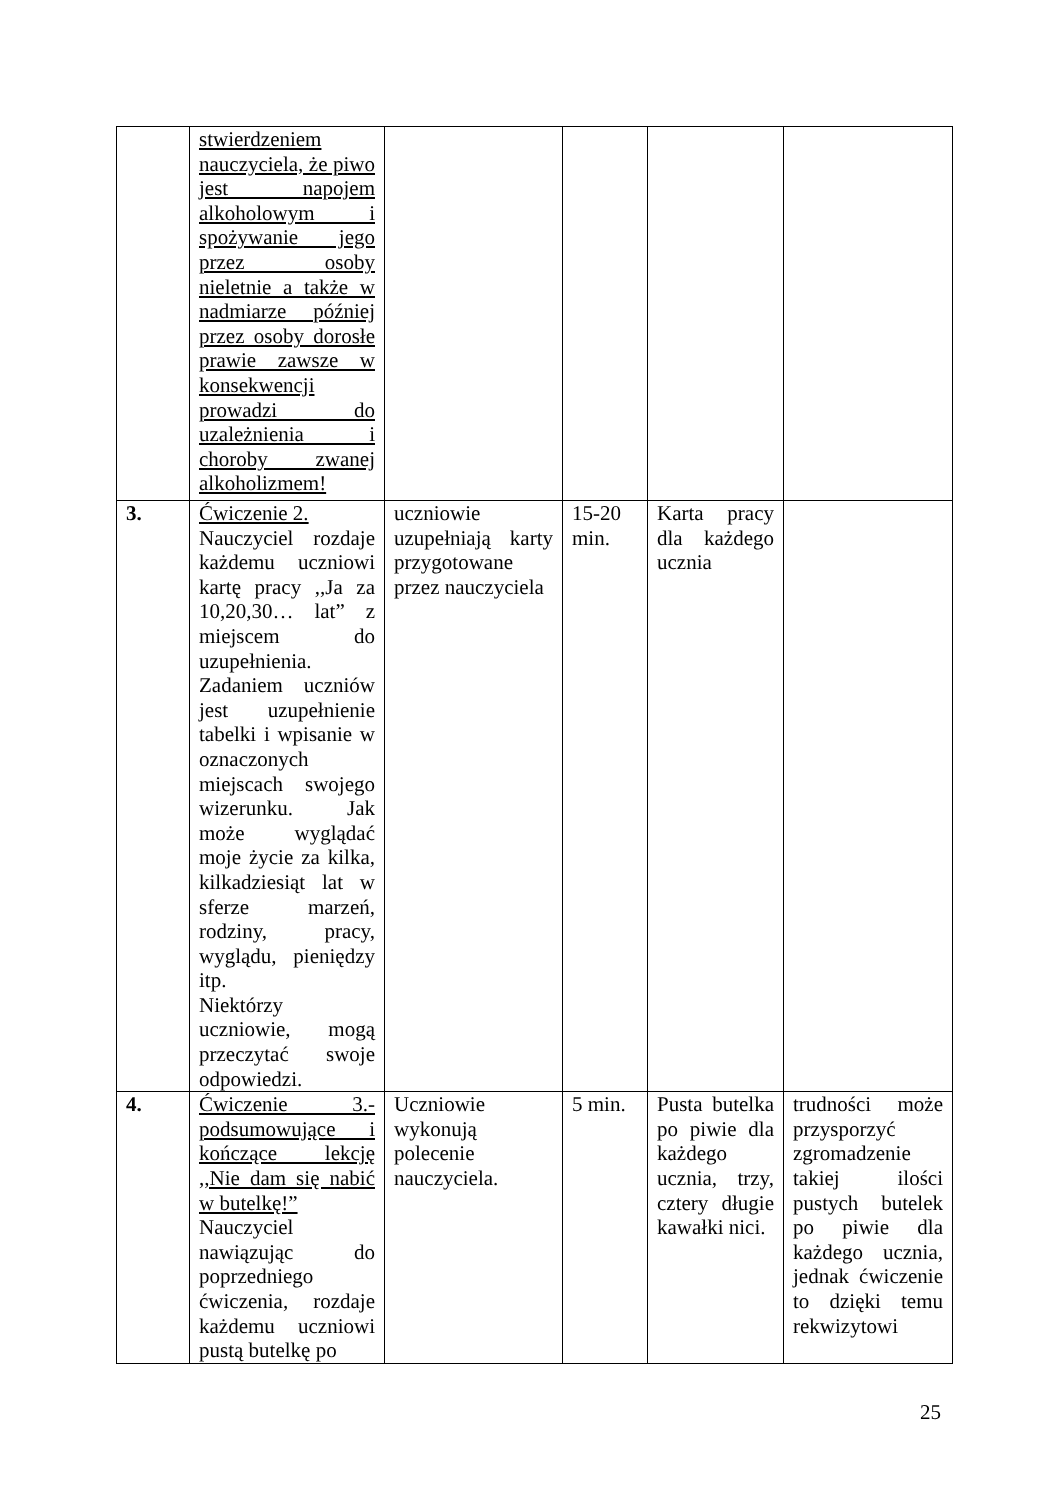| | stwierdzeniem nauczyciela, że piwo jest napojem alkoholowym i spożywanie jego przez osoby nieletnie a także w nadmiarze później przez osoby dorosłe prawie zawsze w konsekwencji prowadzi do uzależnienia i choroby zwanej alkoholizmem! | | | | |
| 3. | Ćwiczenie 2. Nauczyciel rozdaje każdemu uczniowi kartę pracy ,,Ja za 10,20,30… lat” z miejscem do uzupełnienia. Zadaniem uczniów jest uzupełnienie tabelki i wpisanie w oznaczonych miejscach swojego wizerunku. Jak może wyglądać moje życie za kilka, kilkadziesiąt lat w sferze marzeń, rodziny, pracy, wyglądu, pieniędzy itp. Niektórzy uczniowie, mogą przeczytać swoje odpowiedzi. | uczniowie uzupełniają karty przygotowane przez nauczyciela | 15-20 min. | Karta pracy dla każdego ucznia | |
| 4. | Ćwiczenie 3.- podsumowujące i kończące lekcję ,,Nie dam się nabić w butelkę!” Nauczyciel nawiązując do poprzedniego ćwiczenia, rozdaje każdemu uczniowi pustą butelkę po | Uczniowie wykonują polecenie nauczyciela. | 5 min. | Pusta butelka po piwie dla każdego ucznia, trzy, cztery długie kawałki nici. | trudności może przysporzyć zgromadzenie takiej ilości pustych butelek po piwie dla każdego ucznia, jednak ćwiczenie to dzięki temu rekwizytowi |
25